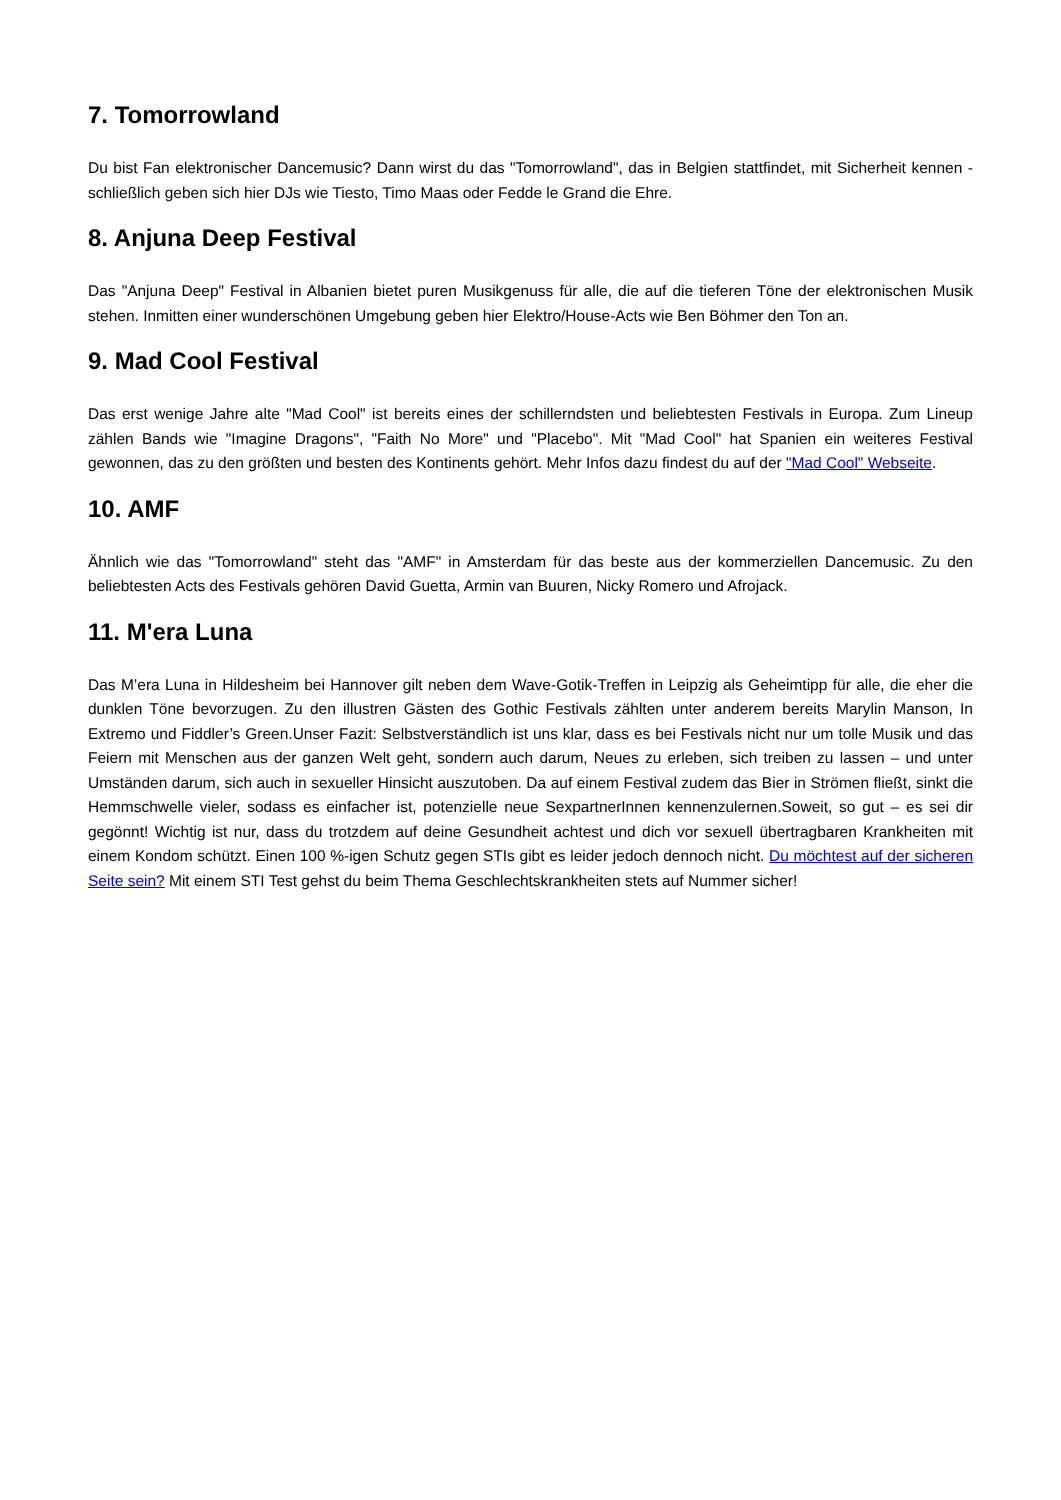7. Tomorrowland
Du bist Fan elektronischer Dancemusic? Dann wirst du das "Tomorrowland", das in Belgien stattfindet, mit Sicherheit kennen - schließlich geben sich hier DJs wie Tiesto, Timo Maas oder Fedde le Grand die Ehre.
8. Anjuna Deep Festival
Das "Anjuna Deep" Festival in Albanien bietet puren Musikgenuss für alle, die auf die tieferen Töne der elektronischen Musik stehen. Inmitten einer wunderschönen Umgebung geben hier Elektro/House-Acts wie Ben Böhmer den Ton an.
9. Mad Cool Festival
Das erst wenige Jahre alte "Mad Cool" ist bereits eines der schillerndsten und beliebtesten Festivals in Europa. Zum Lineup zählen Bands wie "Imagine Dragons", "Faith No More" und "Placebo". Mit "Mad Cool" hat Spanien ein weiteres Festival gewonnen, das zu den größten und besten des Kontinents gehört. Mehr Infos dazu findest du auf der "Mad Cool" Webseite.
10. AMF
Ähnlich wie das "Tomorrowland" steht das "AMF" in Amsterdam für das beste aus der kommerziellen Dancemusic. Zu den beliebtesten Acts des Festivals gehören David Guetta, Armin van Buuren, Nicky Romero und Afrojack.
11. M'era Luna
Das M’era Luna in Hildesheim bei Hannover gilt neben dem Wave-Gotik-Treffen in Leipzig als Geheimtipp für alle, die eher die dunklen Töne bevorzugen. Zu den illustren Gästen des Gothic Festivals zählten unter anderem bereits Marylin Manson, In Extremo und Fiddler’s Green.Unser Fazit: Selbstverständlich ist uns klar, dass es bei Festivals nicht nur um tolle Musik und das Feiern mit Menschen aus der ganzen Welt geht, sondern auch darum, Neues zu erleben, sich treiben zu lassen – und unter Umständen darum, sich auch in sexueller Hinsicht auszutoben. Da auf einem Festival zudem das Bier in Strömen fließt, sinkt die Hemmschwelle vieler, sodass es einfacher ist, potenzielle neue SexpartnerInnen kennenzulernen.Soweit, so gut – es sei dir gegönnt! Wichtig ist nur, dass du trotzdem auf deine Gesundheit achtest und dich vor sexuell übertragbaren Krankheiten mit einem Kondom schützt. Einen 100 %-igen Schutz gegen STIs gibt es leider jedoch dennoch nicht. Du möchtest auf der sicheren Seite sein? Mit einem STI Test gehst du beim Thema Geschlechtskrankheiten stets auf Nummer sicher!